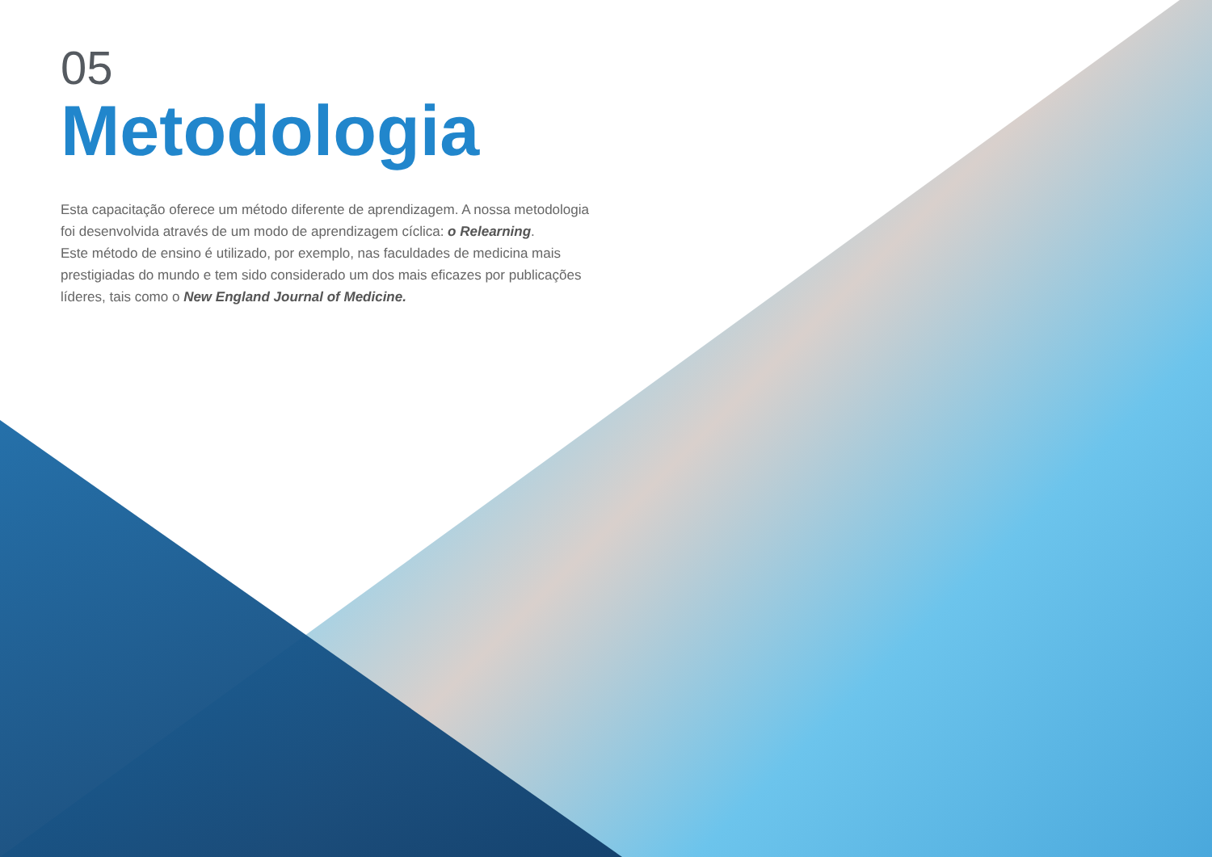05
Metodologia
Esta capacitação oferece um método diferente de aprendizagem. A nossa metodologia foi desenvolvida através de um modo de aprendizagem cíclica: o Relearning.
Este método de ensino é utilizado, por exemplo, nas faculdades de medicina mais prestigiadas do mundo e tem sido considerado um dos mais eficazes por publicações líderes, tais como o New England Journal of Medicine.